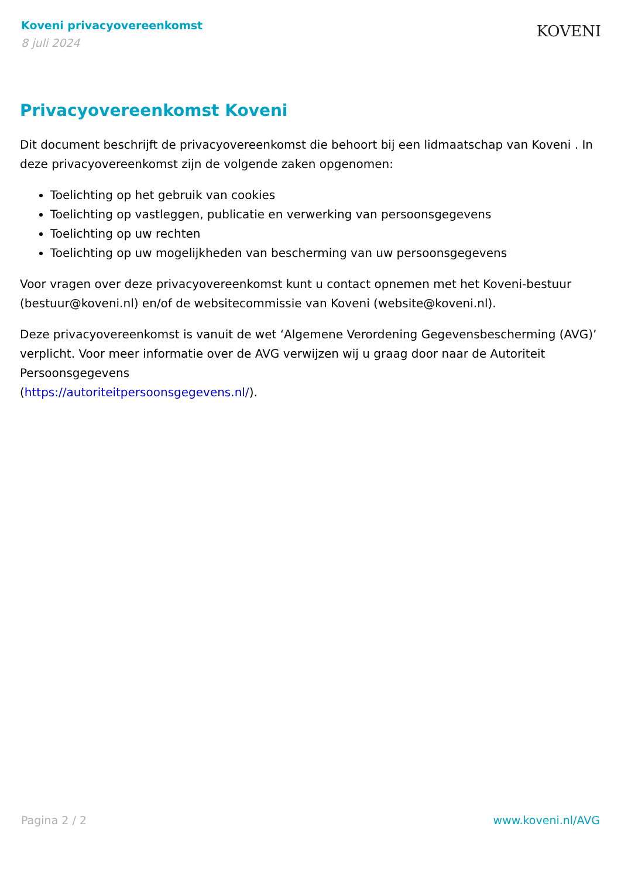Koveni privacyovereenkomst
8 juli 2024
KOVENI
Privacyovereenkomst Koveni
Dit document beschrijft de privacyovereenkomst die behoort bij een lidmaatschap van Koveni . In deze privacyovereenkomst zijn de volgende zaken opgenomen:
Toelichting op het gebruik van cookies
Toelichting op vastleggen, publicatie en verwerking van persoonsgegevens
Toelichting op uw rechten
Toelichting op uw mogelijkheden van bescherming van uw persoonsgegevens
Voor vragen over deze privacyovereenkomst kunt u contact opnemen met het Koveni-bestuur (bestuur@koveni.nl) en/of de websitecommissie van Koveni (website@koveni.nl).
Deze privacyovereenkomst is vanuit de wet ‘Algemene Verordening Gegevensbescherming (AVG)’ verplicht. Voor meer informatie over de AVG verwijzen wij u graag door naar de Autoriteit Persoonsgegevens
(https://autoriteitpersoonsgegevens.nl/).
Pagina 2 / 2 www.koveni.nl/AVG